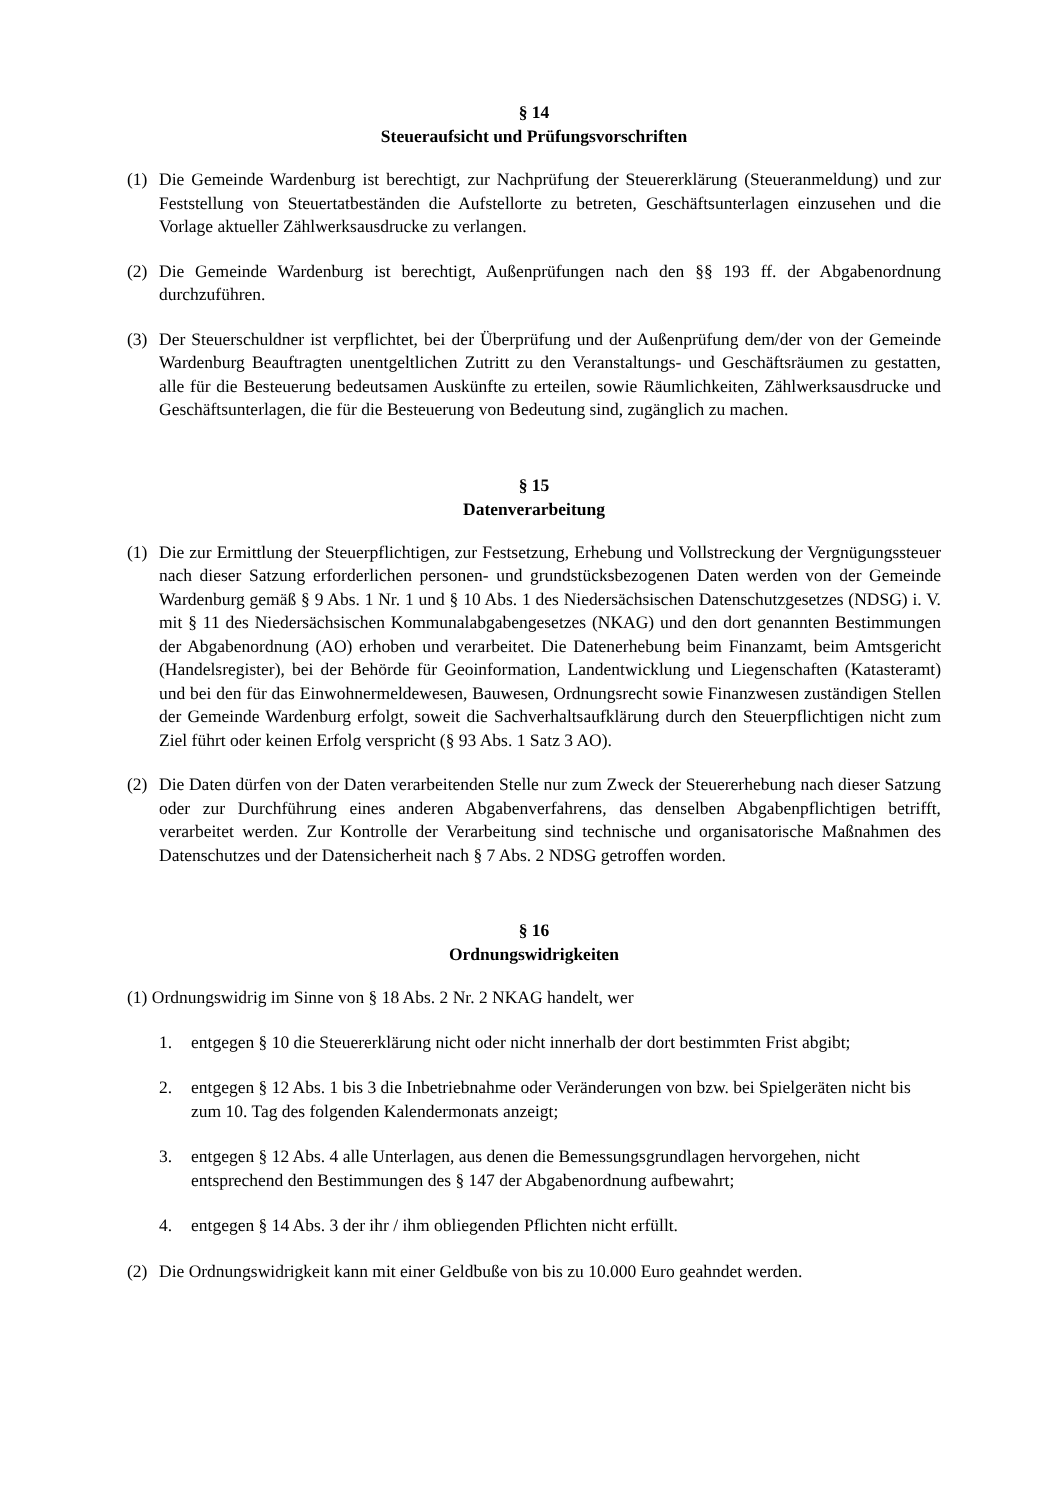§ 14
Steueraufsicht und Prüfungsvorschriften
(1) Die Gemeinde Wardenburg ist berechtigt, zur Nachprüfung der Steuererklärung (Steueranmeldung) und zur Feststellung von Steuertatbeständen die Aufstellorte zu betreten, Geschäftsunterlagen einzusehen und die Vorlage aktueller Zählwerksausdrucke zu verlangen.
(2) Die Gemeinde Wardenburg ist berechtigt, Außenprüfungen nach den §§ 193 ff. der Abgabenordnung durchzuführen.
(3) Der Steuerschuldner ist verpflichtet, bei der Überprüfung und der Außenprüfung dem/der von der Gemeinde Wardenburg Beauftragten unentgeltlichen Zutritt zu den Veranstaltungs- und Geschäftsräumen zu gestatten, alle für die Besteuerung bedeutsamen Auskünfte zu erteilen, sowie Räumlichkeiten, Zählwerksausdrucke und Geschäftsunterlagen, die für die Besteuerung von Bedeutung sind, zugänglich zu machen.
§ 15
Datenverarbeitung
(1) Die zur Ermittlung der Steuerpflichtigen, zur Festsetzung, Erhebung und Vollstreckung der Vergnügungssteuer nach dieser Satzung erforderlichen personen- und grundstücksbezogenen Daten werden von der Gemeinde Wardenburg gemäß § 9 Abs. 1 Nr. 1 und § 10 Abs. 1 des Niedersächsischen Datenschutzgesetzes (NDSG) i. V. mit § 11 des Niedersächsischen Kommunalabgabengesetzes (NKAG) und den dort genannten Bestimmungen der Abgabenordnung (AO) erhoben und verarbeitet. Die Datenerhebung beim Finanzamt, beim Amtsgericht (Handelsregister), bei der Behörde für Geoinformation, Landentwicklung und Liegenschaften (Katasteramt) und bei den für das Einwohnermeldewesen, Bauwesen, Ordnungsrecht sowie Finanzwesen zuständigen Stellen der Gemeinde Wardenburg erfolgt, soweit die Sachverhaltsaufklärung durch den Steuerpflichtigen nicht zum Ziel führt oder keinen Erfolg verspricht (§ 93 Abs. 1 Satz 3 AO).
(2) Die Daten dürfen von der Daten verarbeitenden Stelle nur zum Zweck der Steuererhebung nach dieser Satzung oder zur Durchführung eines anderen Abgabenverfahrens, das denselben Abgabenpflichtigen betrifft, verarbeitet werden. Zur Kontrolle der Verarbeitung sind technische und organisatorische Maßnahmen des Datenschutzes und der Datensicherheit nach § 7 Abs. 2 NDSG getroffen worden.
§ 16
Ordnungswidrigkeiten
(1) Ordnungswidrig im Sinne von § 18 Abs. 2 Nr. 2 NKAG handelt, wer
1. entgegen § 10 die Steuererklärung nicht oder nicht innerhalb der dort bestimmten Frist abgibt;
2. entgegen § 12 Abs. 1 bis 3 die Inbetriebnahme oder Veränderungen von bzw. bei Spielgeräten nicht bis zum 10. Tag des folgenden Kalendermonats anzeigt;
3. entgegen § 12 Abs. 4 alle Unterlagen, aus denen die Bemessungsgrundlagen hervorgehen, nicht entsprechend den Bestimmungen des § 147 der Abgabenordnung aufbewahrt;
4. entgegen § 14 Abs. 3 der ihr / ihm obliegenden Pflichten nicht erfüllt.
(2) Die Ordnungswidrigkeit kann mit einer Geldbuße von bis zu 10.000 Euro geahndet werden.